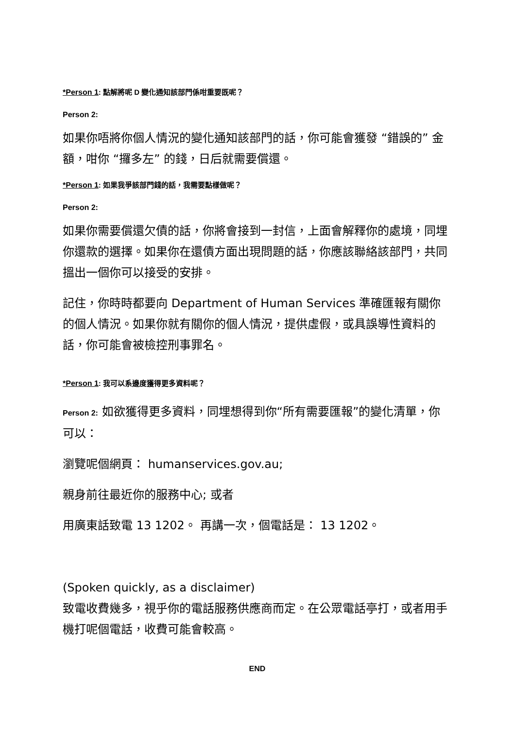*Person 1: 點解將呢 D 變化通知該部門係咁重要既呢？
Person 2:
如果你唔將你個人情況的變化通知該部門的話，你可能會獲發 “錯誤的” 金額，咁你 “攞多左” 的錢，日后就需要償還。
*Person 1: 如果我爭該部門錢的話，我需要點樣做呢？
Person 2:
如果你需要償還欠債的話，你將會接到一封信，上面會解釋你的處境，同埋你還款的選擇。如果你在還債方面出現問題的話，你應該聯絡該部門，共同搵出一個你可以接受的安排。
記住，你時時都要向 Department of Human Services 準確匯報有關你的個人情況。如果你就有關你的個人情況，提供虛假，或具誤導性資料的話，你可能會被檢控刑事罪名。
*Person 1: 我可以系邊度獲得更多資料呢？
Person 2: 如欲獲得更多資料，同埋想得到你“所有需要匯報”的變化清單，你可以：
瀏覽呢個網頁： humanservices.gov.au;
親身前往最近你的服務中心; 或者
用廣東話致電 13 1202。 再講一次，個電話是： 13 1202。
(Spoken quickly, as a disclaimer)
致電收費幾多，視乎你的電話服務供應商而定。在公眾電話亭打，或者用手機打呢個電話，收費可能會較高。
END